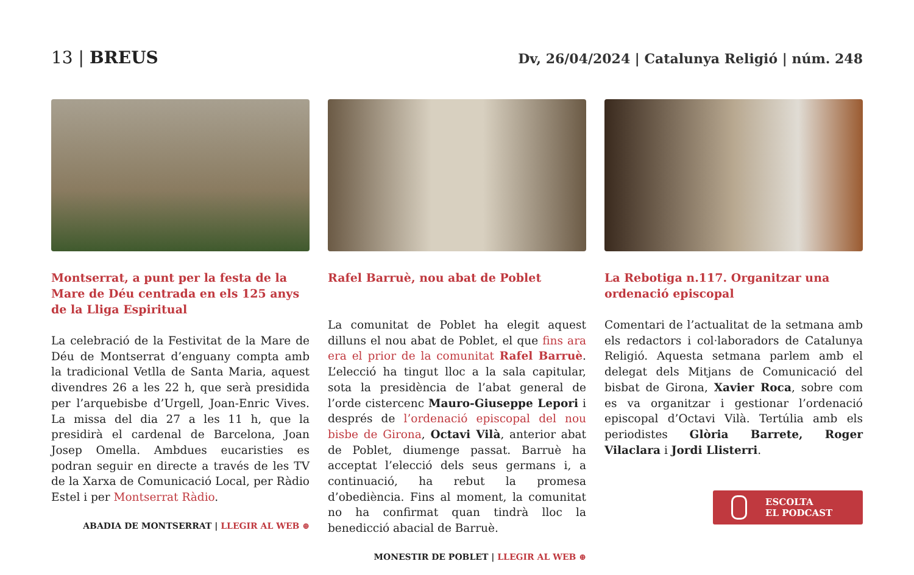13 | BREUS
Dv, 26/04/2024 | Catalunya Religió | núm. 248
Montserrat, a punt per la festa de la Mare de Déu centrada en els 125 anys de la Lliga Espiritual
La celebració de la Festivitat de la Mare de Déu de Montserrat d’enguany compta amb la tradicional Vetlla de Santa Maria, aquest divendres 26 a les 22 h, que serà presidida per l’arquebisbe d’Urgell, Joan-Enric Vives. La missa del dia 27 a les 11 h, que la presidirà el cardenal de Barcelona, Joan Josep Omella. Ambdues eucaristies es podran seguir en directe a través de les TV de la Xarxa de Comunicació Local, per Ràdio Estel i per Montserrat Ràdio.
ABADIA DE MONTSERRAT | LLEGIR AL WEB ⊕
Rafel Barruè, nou abat de Poblet
La comunitat de Poblet ha elegit aquest dilluns el nou abat de Poblet, el que fins ara era el prior de la comunitat Rafel Barruè. L’elecció ha tingut lloc a la sala capitular, sota la presidència de l’abat general de l’orde cistercenc Mauro-Giuseppe Lepori i després de l’ordenació episcopal del nou bisbe de Girona, Octavi Vilà, anterior abat de Poblet, diumenge passat. Barruè ha acceptat l’elecció dels seus germans i, a continuació, ha rebut la promesa d’obediència. Fins al moment, la comunitat no ha confirmat quan tindrà lloc la benedicció abacial de Barruè.
MONESTIR DE POBLET | LLEGIR AL WEB ⊕
La Rebotiga n.117. Organitzar una ordenació episcopal
Comentari de l’actualitat de la setmana amb els redactors i col·laboradors de Catalunya Religió. Aquesta setmana parlem amb el delegat dels Mitjans de Comunicació del bisbat de Girona, Xavier Roca, sobre com es va organitzar i gestionar l’ordenació episcopal d’Octavi Vilà. Tertúlia amb els periodistes Glòria Barrete, Roger Vilaclara i Jordi Llisterri.
ESCOLTA
EL PODCAST